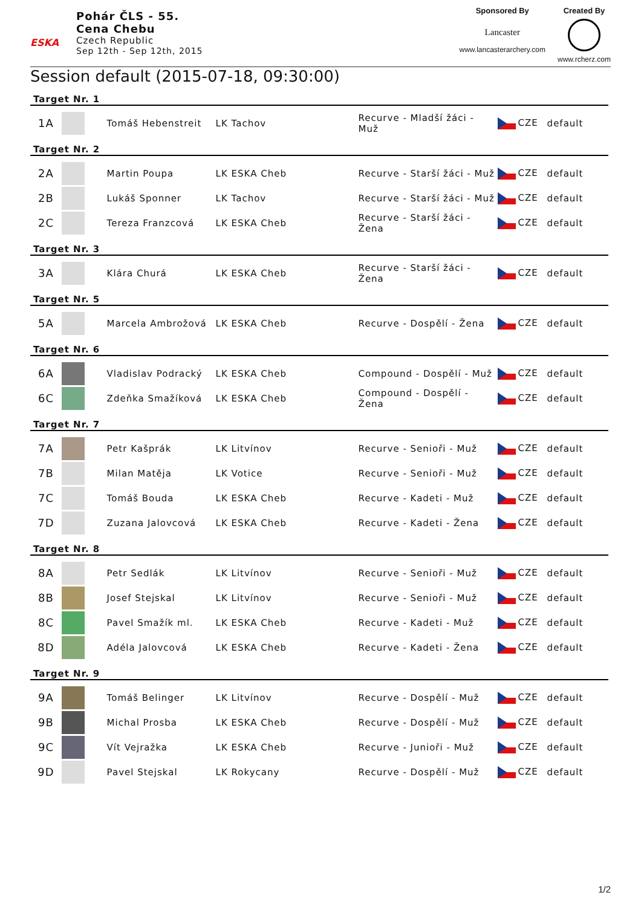ESKA
Pohár ČLS - 55.
Cena Chebu
Czech Republic
Sep 12th - Sep 12th, 2015
Sponsored By
Lancaster
www.lancasterarchery.com
Created By
www.rcherz.com
Session default (2015-07-18, 09:30:00)
Target Nr. 1
| 1A | | Tomáš Hebenstreit | LK Tachov | Recurve - Mladší žáci - Muž | CZE | default |
Target Nr. 2
| 2A | | Martin Poupa | LK ESKA Cheb | Recurve - Starší žáci - Muž | CZE | default |
| 2B | | Lukáš Sponner | LK Tachov | Recurve - Starší žáci - Muž | CZE | default |
| 2C | | Tereza Franzcová | LK ESKA Cheb | Recurve - Starší žáci - Žena | CZE | default |
Target Nr. 3
| 3A | | Klára Churá | LK ESKA Cheb | Recurve - Starší žáci - Žena | CZE | default |
Target Nr. 5
| 5A | | Marcela Ambrožová | LK ESKA Cheb | Recurve - Dospělí - Žena | CZE | default |
Target Nr. 6
| 6A | | Vladislav Podracký | LK ESKA Cheb | Compound - Dospělí - Muž | CZE | default |
| 6C | | Zdeňka Smažíková | LK ESKA Cheb | Compound - Dospělí - Žena | CZE | default |
Target Nr. 7
| 7A | | Petr Kašprák | LK Litvínov | Recurve - Senioři - Muž | CZE | default |
| 7B | | Milan Matěja | LK Votice | Recurve - Senioři - Muž | CZE | default |
| 7C | | Tomáš Bouda | LK ESKA Cheb | Recurve - Kadeti - Muž | CZE | default |
| 7D | | Zuzana Jalovcová | LK ESKA Cheb | Recurve - Kadeti - Žena | CZE | default |
Target Nr. 8
| 8A | | Petr Sedlák | LK Litvínov | Recurve - Senioři - Muž | CZE | default |
| 8B | | Josef Stejskal | LK Litvínov | Recurve - Senioři - Muž | CZE | default |
| 8C | | Pavel Smažík ml. | LK ESKA Cheb | Recurve - Kadeti - Muž | CZE | default |
| 8D | | Adéla Jalovcová | LK ESKA Cheb | Recurve - Kadeti - Žena | CZE | default |
Target Nr. 9
| 9A | | Tomáš Belinger | LK Litvínov | Recurve - Dospělí - Muž | CZE | default |
| 9B | | Michal Prosba | LK ESKA Cheb | Recurve - Dospělí - Muž | CZE | default |
| 9C | | Vít Vejražka | LK ESKA Cheb | Recurve - Junioři - Muž | CZE | default |
| 9D | | Pavel Stejskal | LK Rokycany | Recurve - Dospělí - Muž | CZE | default |
1/2